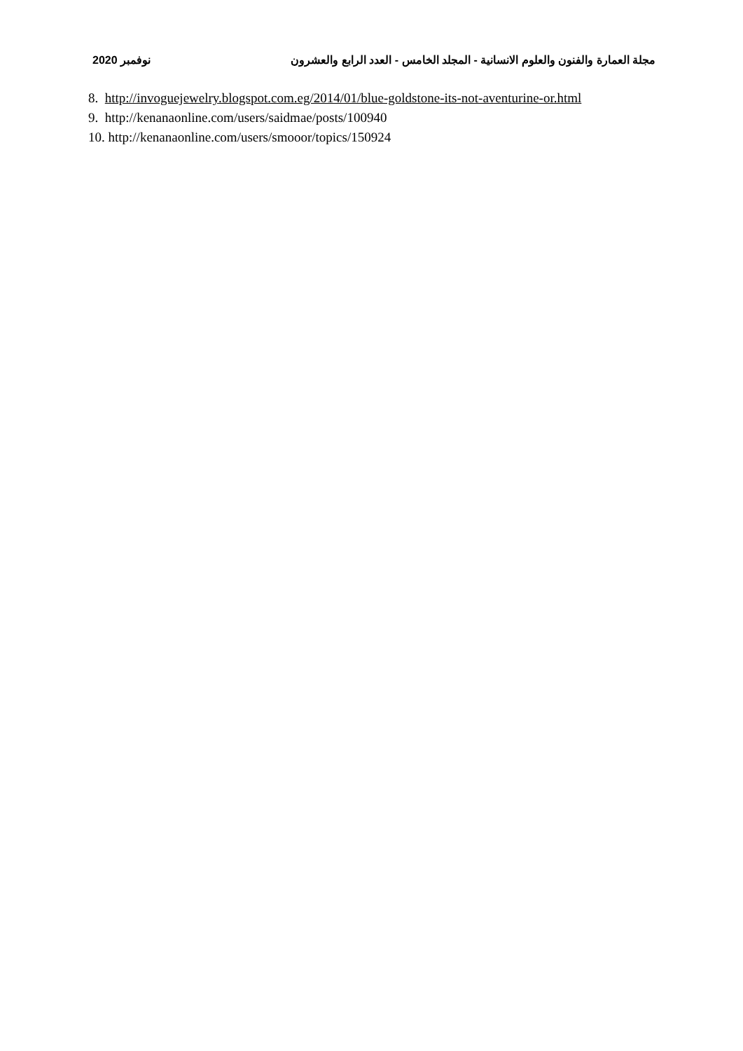مجلة العمارة والفنون والعلوم الانسانية - المجلد الخامس - العدد الرابع والعشرون نوفمبر 2020
8. http://invoguejewelry.blogspot.com.eg/2014/01/blue-goldstone-its-not-aventurine-or.html
9. http://kenanaonline.com/users/saidmae/posts/100940
10. http://kenanaonline.com/users/smooor/topics/150924